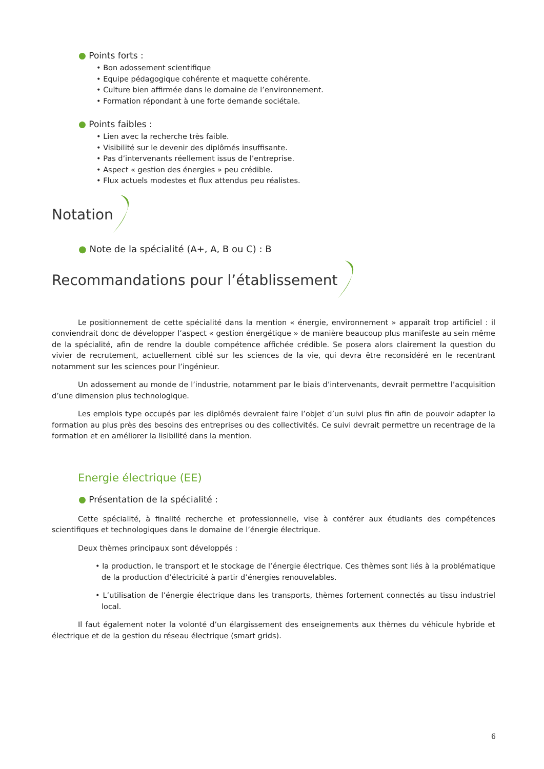● Points forts :
• Bon adossement scientifique
• Equipe pédagogique cohérente et maquette cohérente.
• Culture bien affirmée dans le domaine de l’environnement.
• Formation répondant à une forte demande sociétale.
● Points faibles :
• Lien avec la recherche très faible.
• Visibilité sur le devenir des diplômés insuffisante.
• Pas d’intervenants réellement issus de l’entreprise.
• Aspect « gestion des énergies » peu crédible.
• Flux actuels modestes et flux attendus peu réalistes.
Notation
● Note de la spécialité (A+, A, B ou C) : B
Recommandations pour l’établissement
Le positionnement de cette spécialité dans la mention « énergie, environnement » apparaît trop artificiel : il conviendrait donc de développer l’aspect « gestion énergétique » de manière beaucoup plus manifeste au sein même de la spécialité, afin de rendre la double compétence affichée crédible. Se posera alors clairement la question du vivier de recrutement, actuellement ciblé sur les sciences de la vie, qui devra être reconsidéré en le recentrant notamment sur les sciences pour l’ingénieur.
Un adossement au monde de l’industrie, notamment par le biais d’intervenants, devrait permettre l’acquisition d’une dimension plus technologique.
Les emplois type occupés par les diplômés devraient faire l’objet d’un suivi plus fin afin de pouvoir adapter la formation au plus près des besoins des entreprises ou des collectivités. Ce suivi devrait permettre un recentrage de la formation et en améliorer la lisibilité dans la mention.
Energie électrique (EE)
● Présentation de la spécialité :
Cette spécialité, à finalité recherche et professionnelle, vise à conférer aux étudiants des compétences scientifiques et technologiques dans le domaine de l’énergie électrique.
Deux thèmes principaux sont développés :
• la production, le transport et le stockage de l’énergie électrique. Ces thèmes sont liés à la problématique de la production d’électricité à partir d’énergies renouvelables.
• L’utilisation de l’énergie électrique dans les transports, thèmes fortement connectés au tissu industriel local.
Il faut également noter la volonté d’un élargissement des enseignements aux thèmes du véhicule hybride et électrique et de la gestion du réseau électrique (smart grids).
6